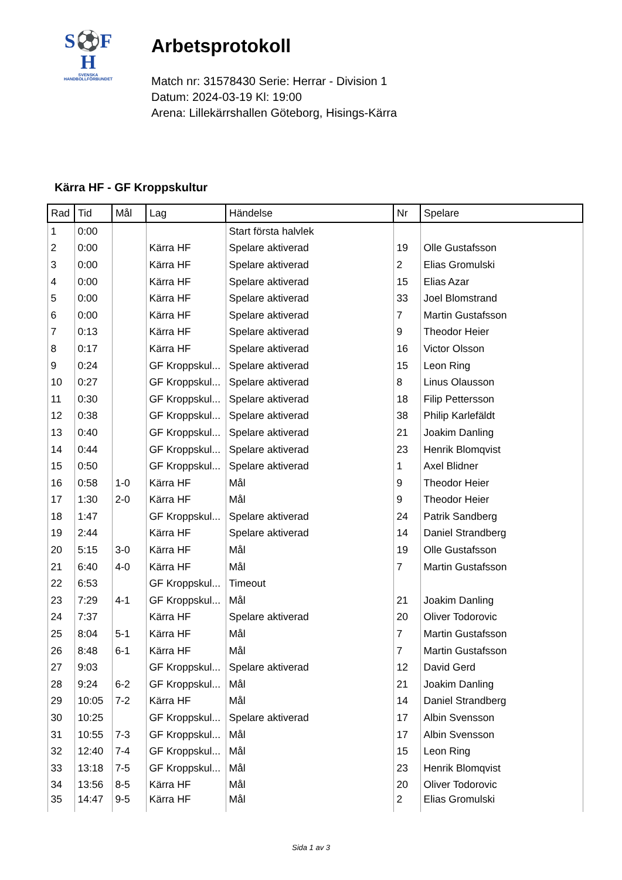S⚽F
H
SVENSKA
HANDBOLLFÖRBUNDET
Arbetsprotokoll
Match nr: 31578430 Serie: Herrar - Division 1
Datum: 2024-03-19 Kl: 19:00
Arena: Lillekärrshallen Göteborg, Hisings-Kärra
Kärra HF - GF Kroppskultur
| Rad | Tid | Mål | Lag | Händelse | Nr | Spelare |
| --- | --- | --- | --- | --- | --- | --- |
| 1 | 0:00 | | | Start första halvlek | | |
| 2 | 0:00 | | Kärra HF | Spelare aktiverad | 19 | Olle Gustafsson |
| 3 | 0:00 | | Kärra HF | Spelare aktiverad | 2 | Elias Gromulski |
| 4 | 0:00 | | Kärra HF | Spelare aktiverad | 15 | Elias Azar |
| 5 | 0:00 | | Kärra HF | Spelare aktiverad | 33 | Joel Blomstrand |
| 6 | 0:00 | | Kärra HF | Spelare aktiverad | 7 | Martin Gustafsson |
| 7 | 0:13 | | Kärra HF | Spelare aktiverad | 9 | Theodor Heier |
| 8 | 0:17 | | Kärra HF | Spelare aktiverad | 16 | Victor Olsson |
| 9 | 0:24 | | GF Kroppskul... | Spelare aktiverad | 15 | Leon Ring |
| 10 | 0:27 | | GF Kroppskul... | Spelare aktiverad | 8 | Linus Olausson |
| 11 | 0:30 | | GF Kroppskul... | Spelare aktiverad | 18 | Filip Pettersson |
| 12 | 0:38 | | GF Kroppskul... | Spelare aktiverad | 38 | Philip Karlefäldt |
| 13 | 0:40 | | GF Kroppskul... | Spelare aktiverad | 21 | Joakim Danling |
| 14 | 0:44 | | GF Kroppskul... | Spelare aktiverad | 23 | Henrik Blomqvist |
| 15 | 0:50 | | GF Kroppskul... | Spelare aktiverad | 1 | Axel Blidner |
| 16 | 0:58 | 1-0 | Kärra HF | Mål | 9 | Theodor Heier |
| 17 | 1:30 | 2-0 | Kärra HF | Mål | 9 | Theodor Heier |
| 18 | 1:47 | | GF Kroppskul... | Spelare aktiverad | 24 | Patrik Sandberg |
| 19 | 2:44 | | Kärra HF | Spelare aktiverad | 14 | Daniel Strandberg |
| 20 | 5:15 | 3-0 | Kärra HF | Mål | 19 | Olle Gustafsson |
| 21 | 6:40 | 4-0 | Kärra HF | Mål | 7 | Martin Gustafsson |
| 22 | 6:53 | | GF Kroppskul... | Timeout | | |
| 23 | 7:29 | 4-1 | GF Kroppskul... | Mål | 21 | Joakim Danling |
| 24 | 7:37 | | Kärra HF | Spelare aktiverad | 20 | Oliver Todorovic |
| 25 | 8:04 | 5-1 | Kärra HF | Mål | 7 | Martin Gustafsson |
| 26 | 8:48 | 6-1 | Kärra HF | Mål | 7 | Martin Gustafsson |
| 27 | 9:03 | | GF Kroppskul... | Spelare aktiverad | 12 | David Gerd |
| 28 | 9:24 | 6-2 | GF Kroppskul... | Mål | 21 | Joakim Danling |
| 29 | 10:05 | 7-2 | Kärra HF | Mål | 14 | Daniel Strandberg |
| 30 | 10:25 | | GF Kroppskul... | Spelare aktiverad | 17 | Albin Svensson |
| 31 | 10:55 | 7-3 | GF Kroppskul... | Mål | 17 | Albin Svensson |
| 32 | 12:40 | 7-4 | GF Kroppskul... | Mål | 15 | Leon Ring |
| 33 | 13:18 | 7-5 | GF Kroppskul... | Mål | 23 | Henrik Blomqvist |
| 34 | 13:56 | 8-5 | Kärra HF | Mål | 20 | Oliver Todorovic |
| 35 | 14:47 | 9-5 | Kärra HF | Mål | 2 | Elias Gromulski |
Sida 1 av 3